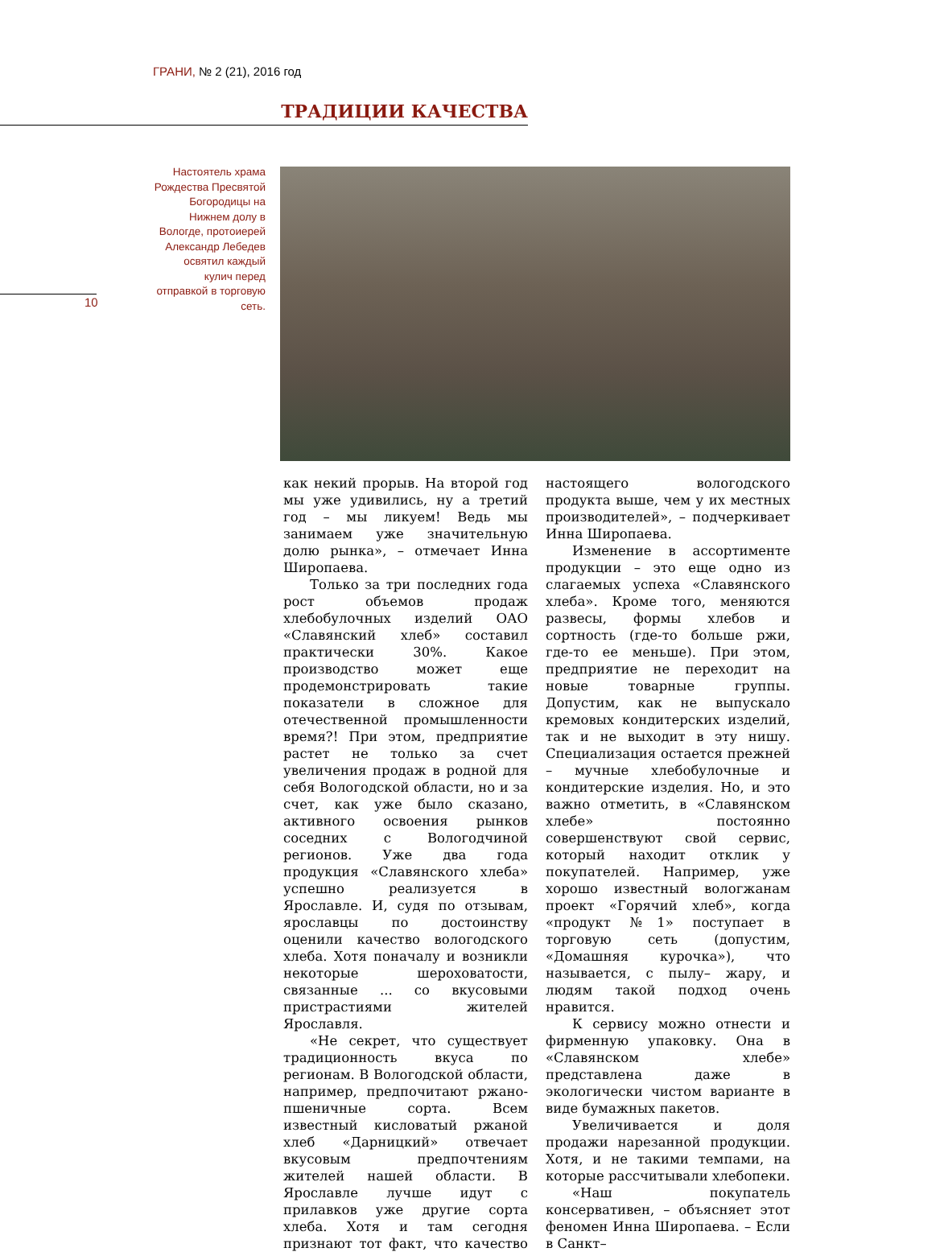ГРАНИ, № 2 (21), 2016 год
ТРАДИЦИИ КАЧЕСТВА
Настоятель храма Рождества Пресвятой Богородицы на Нижнем долу в Вологде, протоиерей Александр Лебедев освятил каждый кулич перед отправкой в торговую сеть.
10
как некий прорыв. На второй год мы уже удивились, ну а третий год – мы ликуем! Ведь мы занимаем уже значительную долю рынка», – отмечает Инна Широпаева.
Только за три последних года рост объемов продаж хлебобулочных изделий ОАО «Славянский хлеб» составил практически 30%. Какое производство может еще продемонстрировать такие показатели в сложное для отечественной промышленности время?! При этом, предприятие растет не только за счет увеличения продаж в родной для себя Вологодской области, но и за счет, как уже было сказано, активного освоения рынков соседних с Вологодчиной регионов. Уже два года продукция «Славянского хлеба» успешно реализуется в Ярославле. И, судя по отзывам, ярославцы по достоинству оценили качество вологодского хлеба. Хотя поначалу и возникли некоторые шероховатости, связанные ... со вкусовыми пристрастиями жителей Ярославля.
«Не секрет, что существует традиционность вкуса по регионам. В Вологодской области, например, предпочитают ржано-пшеничные сорта. Всем известный кисловатый ржаной хлеб «Дарницкий» отвечает вкусовым предпочтениям жителей нашей области. В Ярославле лучше идут с прилавков уже другие сорта хлеба. Хотя и там сегодня признают тот факт, что качество настоящего вологодского продукта выше, чем у их местных производителей», – подчеркивает Инна Широпаева.
Изменение в ассортименте продукции – это еще одно из слагаемых успеха «Славянского хлеба». Кроме того, меняются развесы, формы хлебов и сортность (где-то больше ржи, где-то ее меньше). При этом, предприятие не переходит на новые товарные группы. Допустим, как не выпускало кремовых кондитерских изделий, так и не выходит в эту нишу. Специализация остается прежней – мучные хлебобулочные и кондитерские изделия. Но, и это важно отметить, в «Славянском хлебе» постоянно совершенствуют свой сервис, который находит отклик у покупателей. Например, уже хорошо известный вологжанам проект «Горячий хлеб», когда «продукт №1» поступает в торговую сеть (допустим, «Домашняя курочка»), что называется, с пылу– жару, и людям такой подход очень нравится.
К сервису можно отнести и фирменную упаковку. Она в «Славянском хлебе» представлена даже в экологически чистом варианте в виде бумажных пакетов.
Увеличивается и доля продажи нарезанной продукции. Хотя, и не такими темпами, на которые рассчитывали хлебопеки.
«Наш покупатель консервативен, – объясняет этот феномен Инна Широпаева. – Если в Санкт–